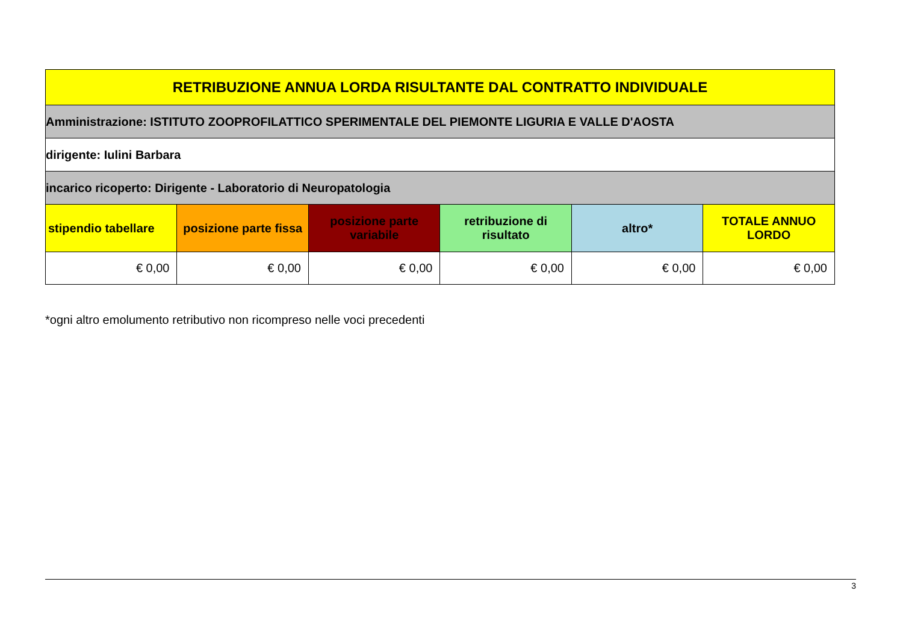| RETRIBUZIONE ANNUA LORDA RISULTANTE DAL CONTRATTO INDIVIDUALE | | | | | |
| Amministrazione: ISTITUTO ZOOPROFILATTICO SPERIMENTALE DEL PIEMONTE LIGURIA E VALLE D'AOSTA | | | | | |
| dirigente: Iulini Barbara | | | | | |
| incarico ricoperto: Dirigente - Laboratorio di Neuropatologia | | | | | |
| stipendio tabellare | posizione parte fissa | posizione parte variabile | retribuzione di risultato | altro* | TOTALE ANNUO LORDO |
| € 0,00 | € 0,00 | € 0,00 | € 0,00 | € 0,00 | € 0,00 |
*ogni altro emolumento retributivo non ricompreso nelle voci precedenti
3